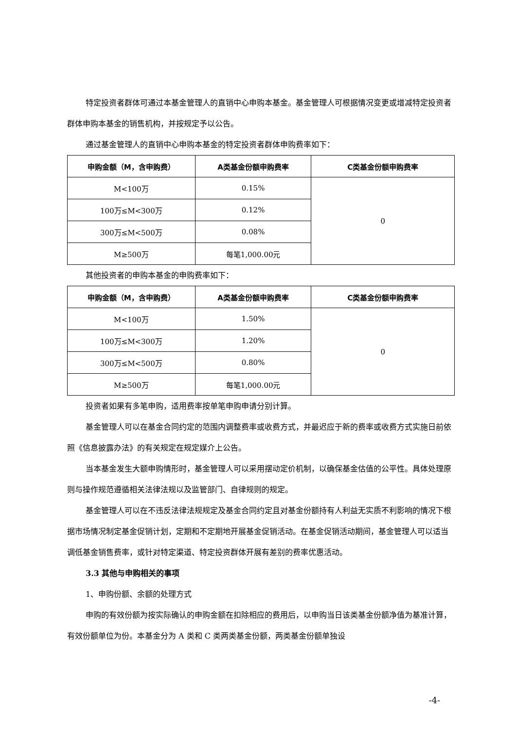特定投资者群体可通过本基金管理人的直销中心申购本基金。基金管理人可根据情况变更或增减特定投资者群体申购本基金的销售机构，并按规定予以公告。
通过基金管理人的直销中心申购本基金的特定投资者群体申购费率如下：
| 申购金额（M，含申购费） | A类基金份额申购费率 | C类基金份额申购费率 |
| --- | --- | --- |
| M<100万 | 0.15% | 0 |
| 100万≤M<300万 | 0.12% | |
| 300万≤M<500万 | 0.08% | |
| M≥500万 | 每笔1,000.00元 | |
其他投资者的申购本基金的申购费率如下：
| 申购金额（M，含申购费） | A类基金份额申购费率 | C类基金份额申购费率 |
| --- | --- | --- |
| M<100万 | 1.50% | 0 |
| 100万≤M<300万 | 1.20% | |
| 300万≤M<500万 | 0.80% | |
| M≥500万 | 每笔1,000.00元 | |
投资者如果有多笔申购，适用费率按单笔申购申请分别计算。
基金管理人可以在基金合同约定的范围内调整费率或收费方式，并最迟应于新的费率或收费方式实施日前依照《信息披露办法》的有关规定在规定媒介上公告。
当本基金发生大额申购情形时，基金管理人可以采用摆动定价机制，以确保基金估值的公平性。具体处理原则与操作规范遵循相关法律法规以及监管部门、自律规则的规定。
基金管理人可以在不违反法律法规规定及基金合同约定且对基金份额持有人利益无实质不利影响的情况下根据市场情况制定基金促销计划，定期和不定期地开展基金促销活动。在基金促销活动期间，基金管理人可以适当调低基金销售费率，或针对特定渠道、特定投资群体开展有差别的费率优惠活动。
3.3 其他与申购相关的事项
1、申购份额、余额的处理方式
申购的有效份额为按实际确认的申购金额在扣除相应的费用后，以申购当日该类基金份额净值为基准计算，有效份额单位为份。本基金分为 A 类和 C 类两类基金份额，两类基金份额单独设
-4-